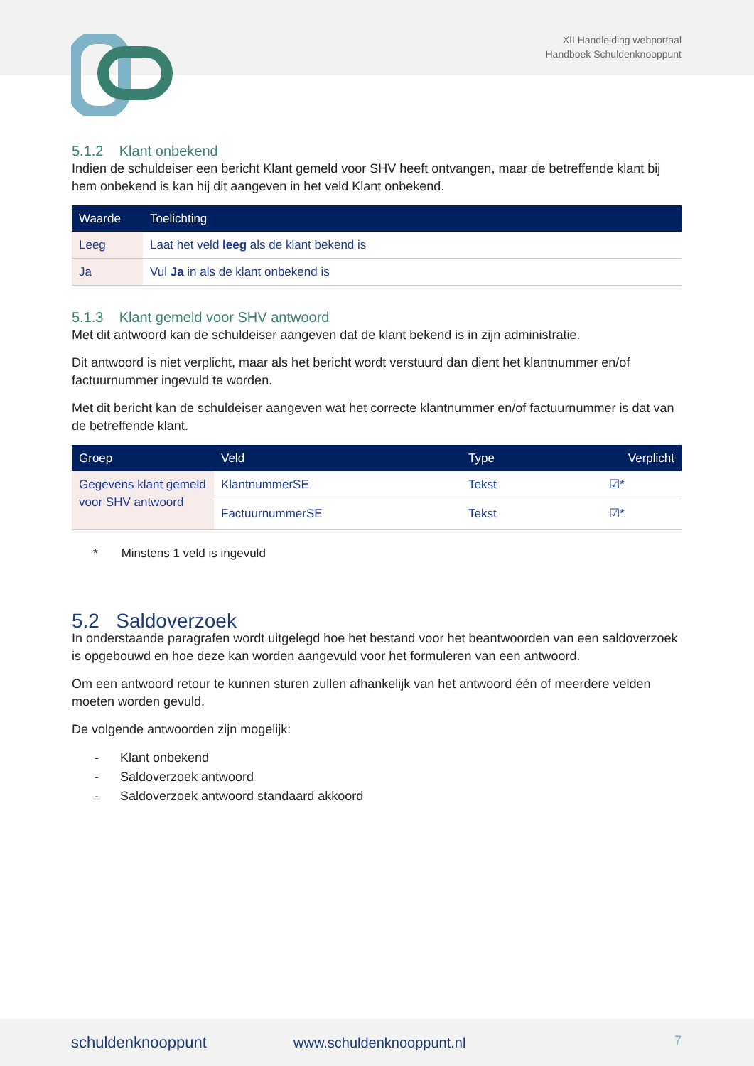XII Handleiding webportaal
Handboek Schuldenknooppunt
5.1.2 Klant onbekend
Indien de schuldeiser een bericht Klant gemeld voor SHV heeft ontvangen, maar de betreffende klant bij hem onbekend is kan hij dit aangeven in het veld Klant onbekend.
| Waarde | Toelichting |
| --- | --- |
| Leeg | Laat het veld leeg als de klant bekend is |
| Ja | Vul Ja in als de klant onbekend is |
5.1.3 Klant gemeld voor SHV antwoord
Met dit antwoord kan de schuldeiser aangeven dat de klant bekend is in zijn administratie.
Dit antwoord is niet verplicht, maar als het bericht wordt verstuurd dan dient het klantnummer en/of factuurnummer ingevuld te worden.
Met dit bericht kan de schuldeiser aangeven wat het correcte klantnummer en/of factuurnummer is dat van de betreffende klant.
| Groep | Veld | Type | Verplicht |
| --- | --- | --- | --- |
| Gegevens klant gemeld voor SHV antwoord | KlantnummerSE | Tekst | ☑* |
| | FactuurnummerSE | Tekst | ☑* |
* Minstens 1 veld is ingevuld
5.2 Saldoverzoek
In onderstaande paragrafen wordt uitgelegd hoe het bestand voor het beantwoorden van een saldoverzoek is opgebouwd en hoe deze kan worden aangevuld voor het formuleren van een antwoord.
Om een antwoord retour te kunnen sturen zullen afhankelijk van het antwoord één of meerdere velden moeten worden gevuld.
De volgende antwoorden zijn mogelijk:
- Klant onbekend
- Saldoverzoek antwoord
- Saldoverzoek antwoord standaard akkoord
schuldenknooppunt www.schuldenknooppunt.nl 7